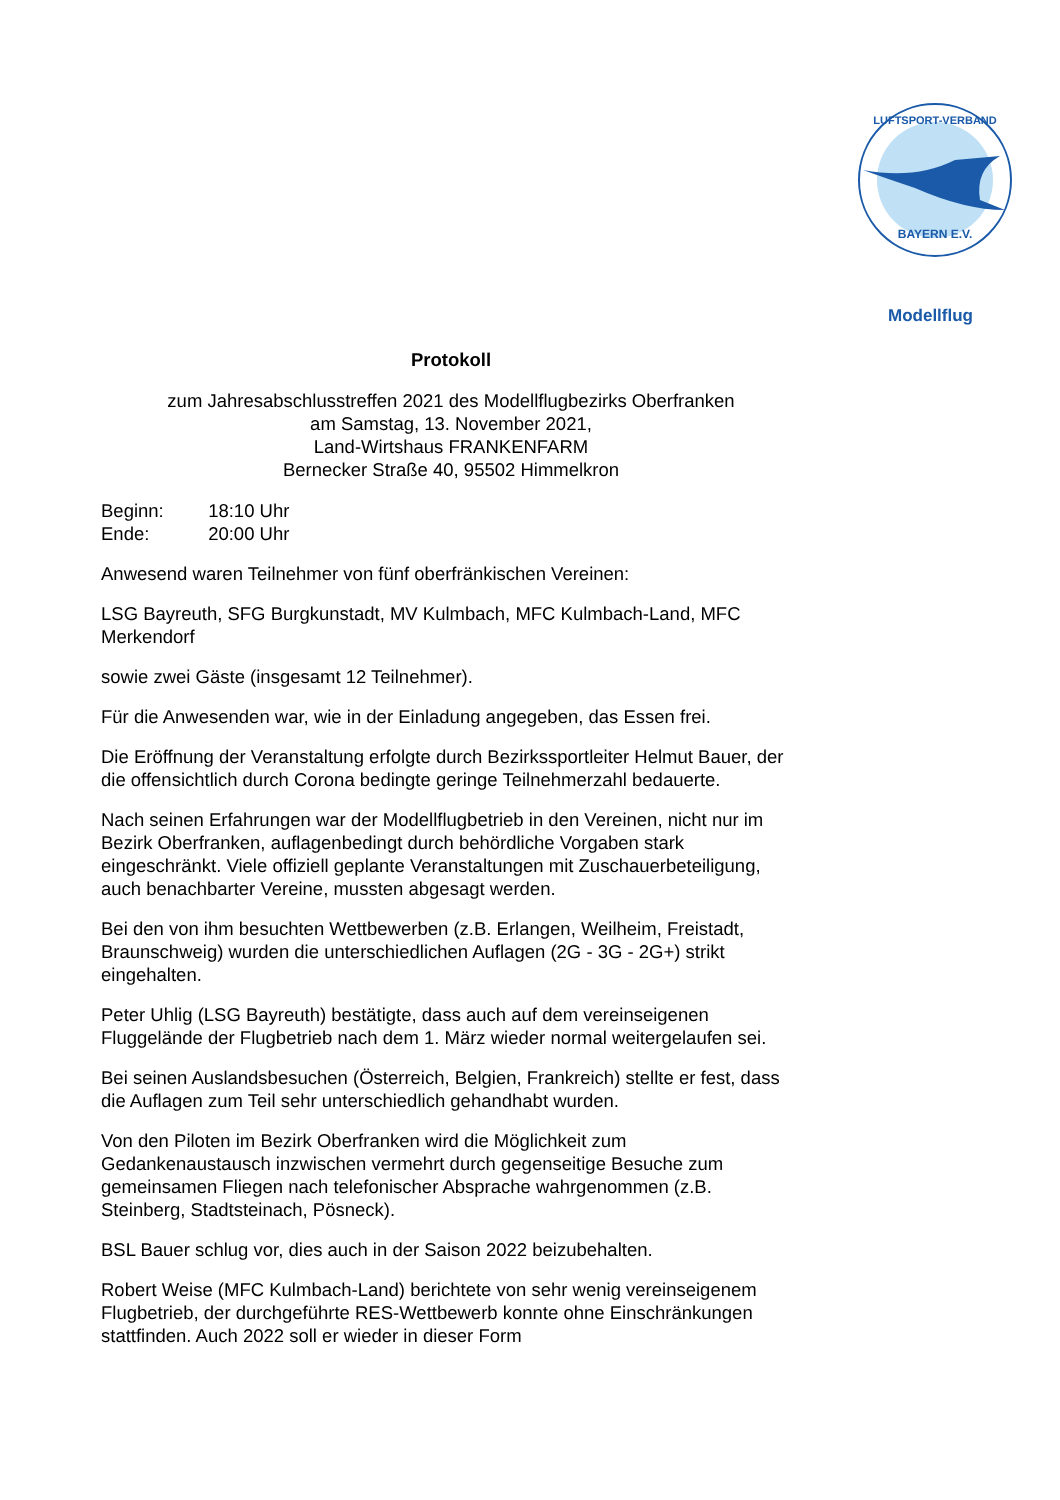BAYERN E.V.
LUFTSPORT-VERBAND
Modellflug
Protokoll
zum Jahresabschlusstreffen 2021 des Modellflugbezirks Oberfranken
am Samstag, 13. November 2021,
Land-Wirtshaus FRANKENFARM
Bernecker Straße 40, 95502 Himmelkron
Beginn: 18:10 Uhr
Ende: 20:00 Uhr
Anwesend waren Teilnehmer von fünf oberfränkischen Vereinen:
LSG Bayreuth, SFG Burgkunstadt, MV Kulmbach, MFC Kulmbach-Land, MFC Merkendorf
sowie zwei Gäste (insgesamt 12 Teilnehmer).
Für die Anwesenden war, wie in der Einladung angegeben, das Essen frei.
Die Eröffnung der Veranstaltung erfolgte durch Bezirkssportleiter Helmut Bauer, der die offensichtlich durch Corona bedingte geringe Teilnehmerzahl bedauerte.
Nach seinen Erfahrungen war der Modellflugbetrieb in den Vereinen, nicht nur im Bezirk Oberfranken, auflagenbedingt durch behördliche Vorgaben stark eingeschränkt. Viele offiziell geplante Veranstaltungen mit Zuschauerbeteiligung, auch benachbarter Vereine, mussten abgesagt werden.
Bei den von ihm besuchten Wettbewerben (z.B. Erlangen, Weilheim, Freistadt, Braunschweig) wurden die unterschiedlichen Auflagen (2G - 3G - 2G+) strikt eingehalten.
Peter Uhlig (LSG Bayreuth) bestätigte, dass auch auf dem vereinseigenen Fluggelände der Flugbetrieb nach dem 1. März wieder normal weitergelaufen sei.
Bei seinen Auslandsbesuchen (Österreich, Belgien, Frankreich) stellte er fest, dass die Auflagen zum Teil sehr unterschiedlich gehandhabt wurden.
Von den Piloten im Bezirk Oberfranken wird die Möglichkeit zum Gedankenaustausch inzwischen vermehrt durch gegenseitige Besuche zum gemeinsamen Fliegen nach telefonischer Absprache wahrgenommen (z.B. Steinberg, Stadtsteinach, Pösneck).
BSL Bauer schlug vor, dies auch in der Saison 2022 beizubehalten.
Robert Weise (MFC Kulmbach-Land) berichtete von sehr wenig vereinseigenem Flugbetrieb, der durchgeführte RES-Wettbewerb konnte ohne Einschränkungen stattfinden. Auch 2022 soll er wieder in dieser Form